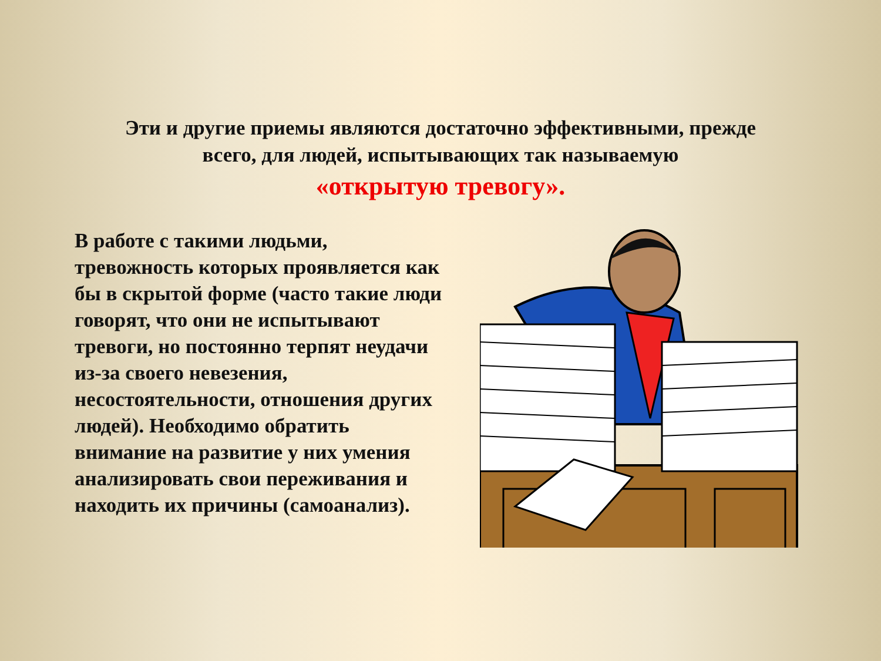Эти и другие приемы являются достаточно эффективными, прежде
всего, для людей, испытывающих так называемую
«открытую тревогу».
В работе с такими людьми, тревожность которых проявляется как бы в скрытой форме (часто такие люди говорят, что они не испытывают тревоги, но постоянно терпят неудачи из-за своего невезения, несостоятельности, отношения других людей). Необходимо обратить внимание на развитие у них умения анализировать свои переживания и находить их причины (самоанализ).